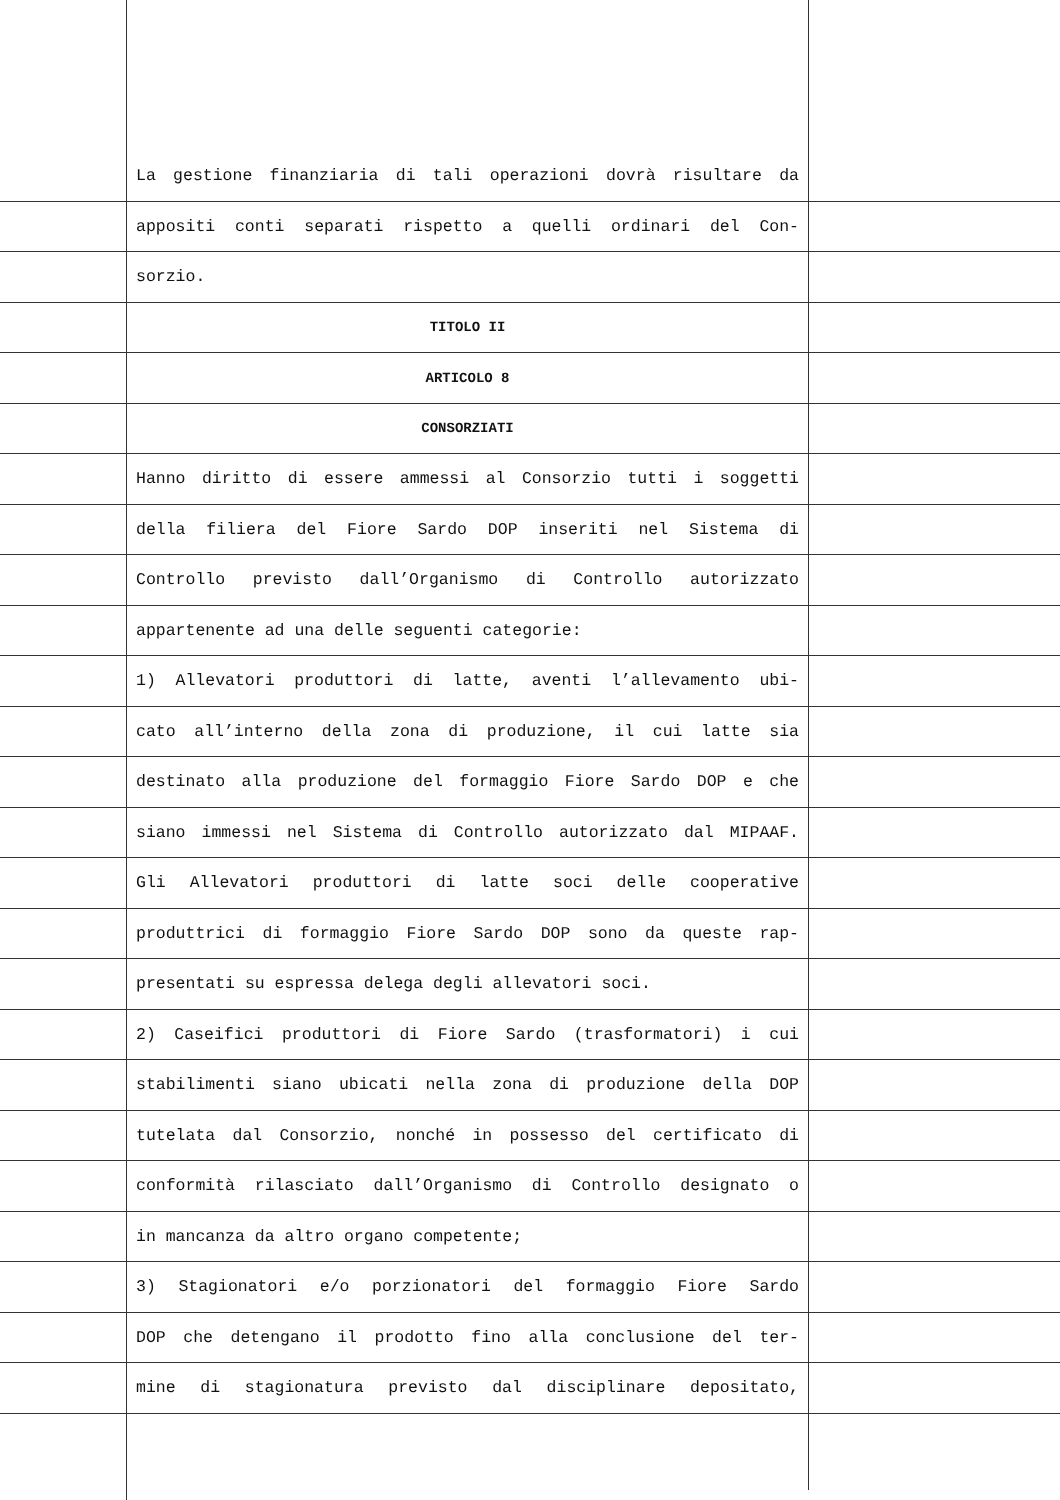La gestione finanziaria di tali operazioni dovrà risultare da
appositi conti separati rispetto a quelli ordinari del Con-
sorzio.
TITOLO II
ARTICOLO 8
CONSORZIATI
Hanno diritto di essere ammessi al Consorzio tutti i soggetti
della filiera del Fiore Sardo DOP inseriti nel Sistema di
Controllo previsto dall’Organismo di Controllo autorizzato
appartenente ad una delle seguenti categorie:
1) Allevatori produttori di latte, aventi l’allevamento ubi-
cato all’interno della zona di produzione, il cui latte sia
destinato alla produzione del formaggio Fiore Sardo DOP e che
siano immessi nel Sistema di Controllo autorizzato dal MIPAAF.
Gli Allevatori produttori di latte soci delle cooperative
produttrici di formaggio Fiore Sardo DOP sono da queste rap-
presentati su espressa delega degli allevatori soci.
2) Caseifici produttori di Fiore Sardo (trasformatori) i cui
stabilimenti siano ubicati nella zona di produzione della DOP
tutelata dal Consorzio, nonché in possesso del certificato di
conformità rilasciato dall’Organismo di Controllo designato o
in mancanza da altro organo competente;
3) Stagionatori e/o porzionatori del formaggio Fiore Sardo
DOP che detengano il prodotto fino alla conclusione del ter-
mine di stagionatura previsto dal disciplinare depositato,